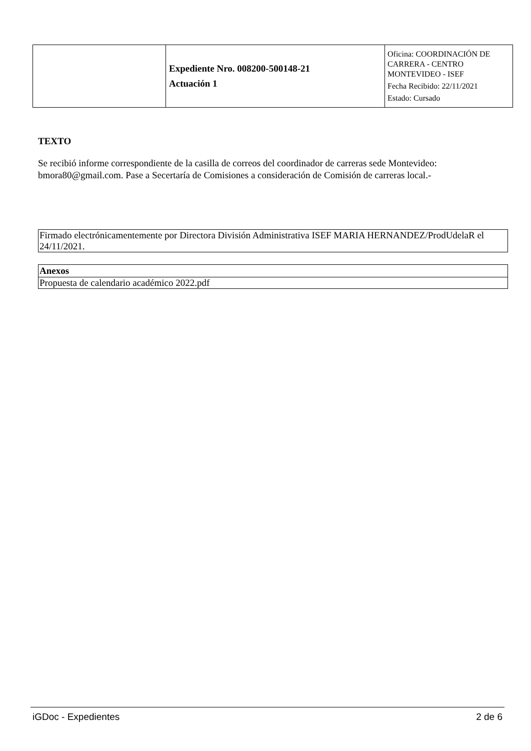| | Expediente Nro. 008200-500148-21 Actuación 1 | Oficina: COORDINACIÓN DE CARRERA - CENTRO MONTEVIDEO - ISEF Fecha Recibido: 22/11/2021 Estado: Cursado |
TEXTO
Se recibió informe correspondiente de la casilla de correos del coordinador de carreras sede Montevideo: bmora80@gmail.com. Pase a Secertaría de Comisiones a consideración de Comisión de carreras local.-
| Firmado electrónicamentemente por Directora División Administrativa ISEF MARIA HERNANDEZ/ProdUdelaR el 24/11/2021. |
| Anexos |
| --- |
| Propuesta de calendario académico 2022.pdf |
iGDoc - Expedientes 2 de 6